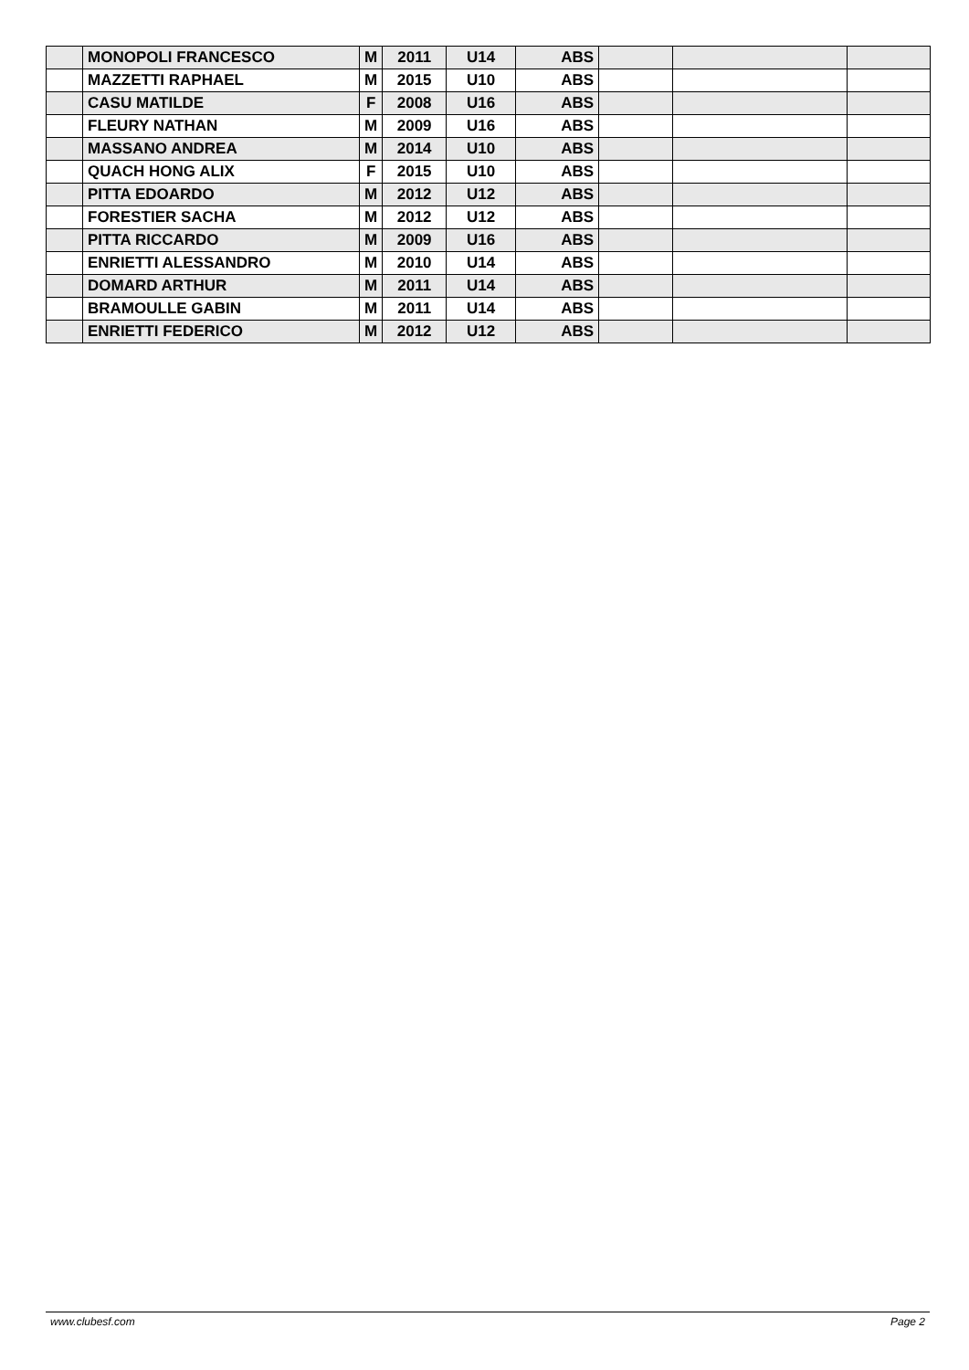| | MONOPOLI FRANCESCO | M | 2011 | U14 | ABS | | | |
| | MAZZETTI RAPHAEL | M | 2015 | U10 | ABS | | | |
| | CASU MATILDE | F | 2008 | U16 | ABS | | | |
| | FLEURY NATHAN | M | 2009 | U16 | ABS | | | |
| | MASSANO ANDREA | M | 2014 | U10 | ABS | | | |
| | QUACH HONG ALIX | F | 2015 | U10 | ABS | | | |
| | PITTA EDOARDO | M | 2012 | U12 | ABS | | | |
| | FORESTIER SACHA | M | 2012 | U12 | ABS | | | |
| | PITTA RICCARDO | M | 2009 | U16 | ABS | | | |
| | ENRIETTI ALESSANDRO | M | 2010 | U14 | ABS | | | |
| | DOMARD ARTHUR | M | 2011 | U14 | ABS | | | |
| | BRAMOULLE GABIN | M | 2011 | U14 | ABS | | | |
| | ENRIETTI FEDERICO | M | 2012 | U12 | ABS | | | |
www.clubesf.com Page 2